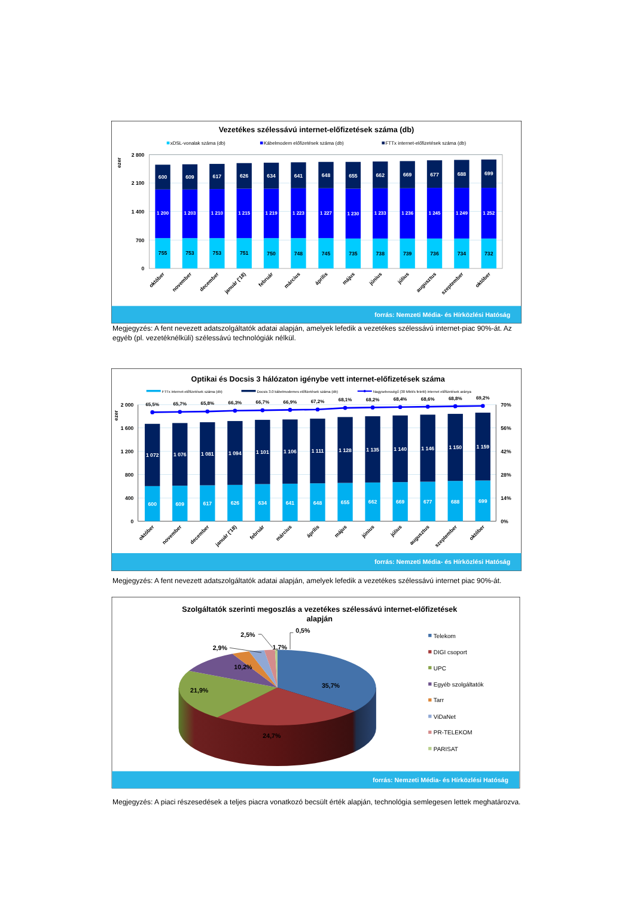Vezetékes szélessávú internet-előfizetések száma (db)
xDSL-vonalak száma (db)
Kábelmodem előfizetések száma (db)
FTTx internet-előfizetések száma (db)
ezer
2 800
2 100
1 400
700
0
600
609
617
626
634
641
648
655
662
669
677
688
699
1 200
1 203
1 210
1 215
1 219
1 223
1 227
1 230
1 233
1 236
1 245
1 249
1 252
755
753
753
751
750
748
745
735
738
739
736
734
732
október
november
december
január ('18)
február
március
április
május
június
július
augusztus
szeptember
október
forrás: Nemzeti Média- és Hírközlési Hatóság
Megjegyzés: A fent nevezett adatszolgáltatók adatai alapján, amelyek lefedik a vezetékes szélessávú internet-piac 90%-át. Az egyéb (pl. vezetéknélküli) szélessávú technológiák nélkül.
Optikai és Docsis 3 hálózaton igénybe vett internet-előfizetések száma
FTTx internet-előfizetések száma (db)
Docsis 3.0 kábelmodemes előfizetések száma (db)
Nagysebességű (30 Mbit/s feletti) internet előfizetések aránya
ezer
2 000
1 600
1 200
800
400
0
70%
56%
42%
28%
14%
0%
65,5%
65,7%
65,8%
66,3%
66,7%
66,9%
67,2%
68,1%
68,2%
68,4%
68,6%
68,8%
69,2%
1 072
1 076
1 081
1 094
1 101
1 106
1 111
1 128
1 135
1 140
1 146
1 150
1 159
600
609
617
626
634
641
648
655
662
669
677
688
699
október
november
december
január ('18)
február
március
április
május
június
július
augusztus
szeptember
október
forrás: Nemzeti Média- és Hírközlési Hatóság
Megjegyzés: A fent nevezett adatszolgáltatók adatai alapján, amelyek lefedik a vezetékes szélessávú internet piac 90%-át.
Szolgáltatók szerinti megoszlás a vezetékes szélessávú internet-előfizetések
alapján
35,7%
24,7%
21,9%
10,2%
2,9%
2,5%
1,7%
0,5%
Telekom
DIGI csoport
UPC
Egyéb szolgáltatók
Tarr
ViDaNet
PR-TELEKOM
PARISAT
forrás: Nemzeti Média- és Hírközlési Hatóság
Megjegyzés: A piaci részesedések a teljes piacra vonatkozó becsült érték alapján, technológia semlegesen lettek meghatározva.